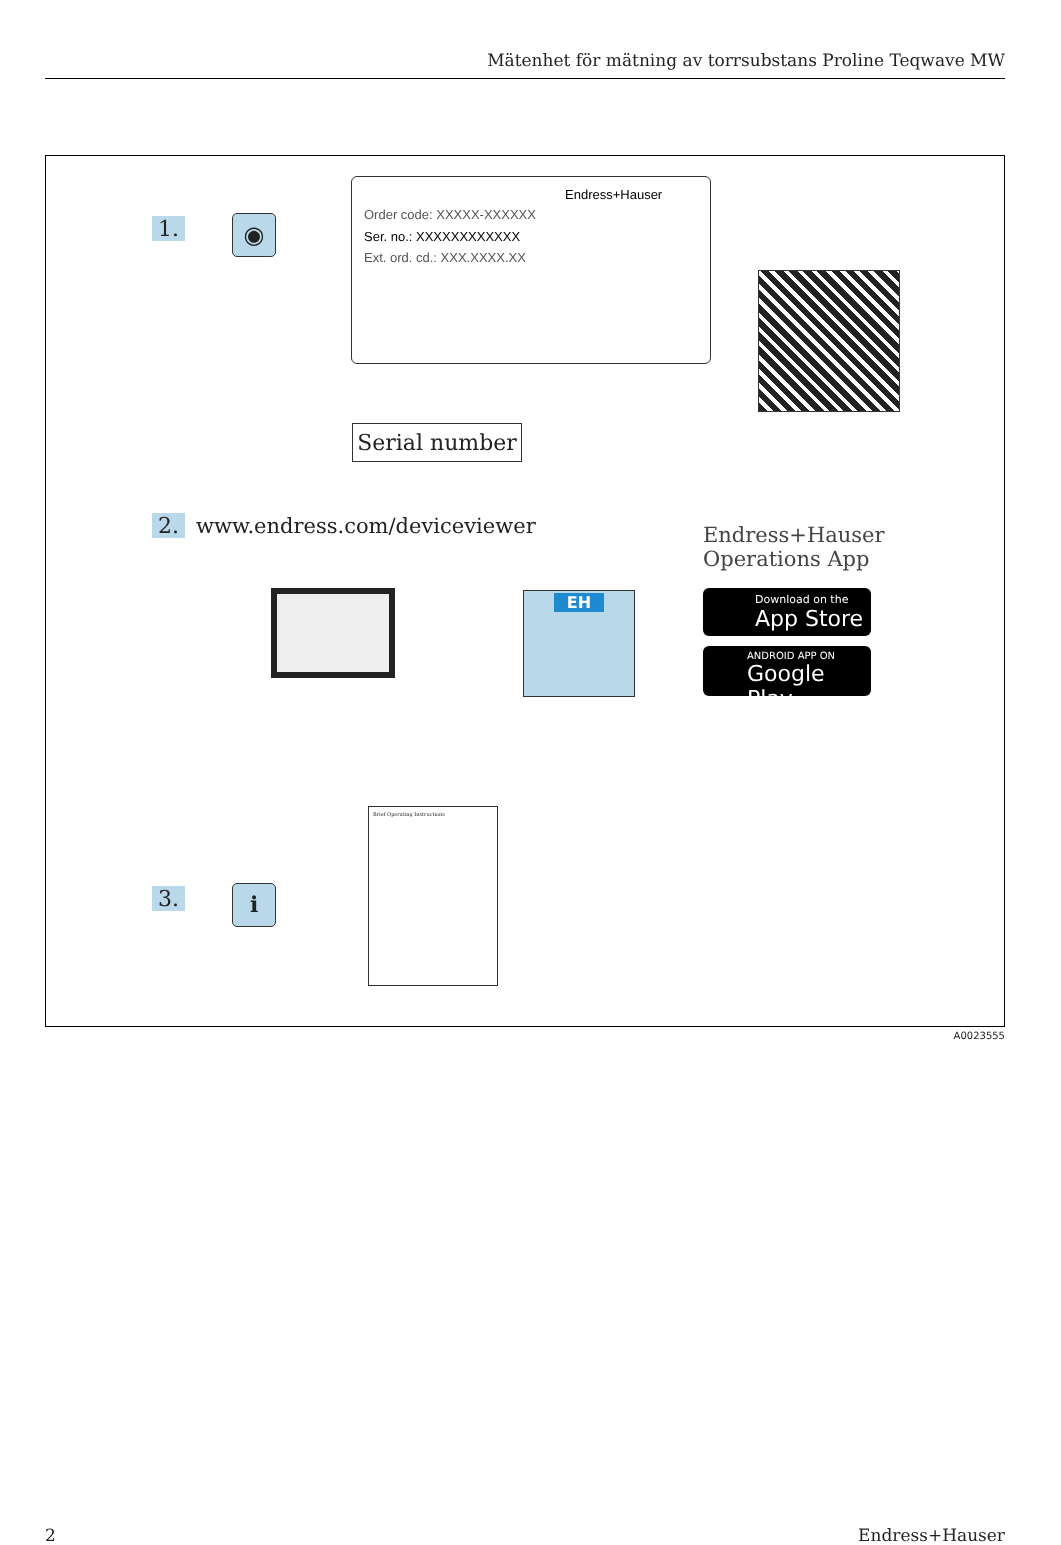Mätenhet för mätning av torrsubstans Proline Teqwave MW
1. ◉
Endress+Hauser
Order code: XXXXX-XXXXXX
Ser. no.: XXXXXXXXXXXX
Ext. ord. cd.: XXX.XXXX.XX
Serial number
2. www.endress.com/deviceviewer
Endress+Hauser
Operations App
Download on the
App Store
ANDROID APP ON
Google Play
EH
Brief Operating Instructions
3. ℹ
A0023555
2 Endress+Hauser